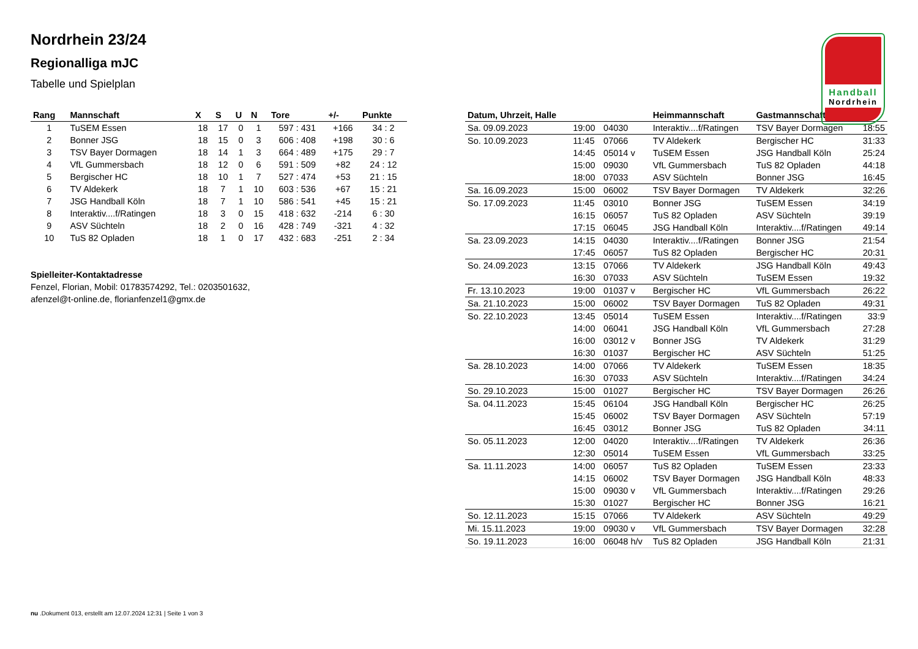Handball
Nordrhein
Nordrhein 23/24
Regionalliga mJC
Tabelle und Spielplan
| Rang | Mannschaft | X | S | U | N | Tore | +/- | Punkte |
| --- | --- | --- | --- | --- | --- | --- | --- | --- |
| 1 | TuSEM Essen | 18 | 17 | 0 | 1 | 597 : 431 | +166 | 34 : 2 |
| 2 | Bonner JSG | 18 | 15 | 0 | 3 | 606 : 408 | +198 | 30 : 6 |
| 3 | TSV Bayer Dormagen | 18 | 14 | 1 | 3 | 664 : 489 | +175 | 29 : 7 |
| 4 | VfL Gummersbach | 18 | 12 | 0 | 6 | 591 : 509 | +82 | 24 : 12 |
| 5 | Bergischer HC | 18 | 10 | 1 | 7 | 527 : 474 | +53 | 21 : 15 |
| 6 | TV Aldekerk | 18 | 7 | 1 | 10 | 603 : 536 | +67 | 15 : 21 |
| 7 | JSG Handball Köln | 18 | 7 | 1 | 10 | 586 : 541 | +45 | 15 : 21 |
| 8 | Interaktiv....f/Ratingen | 18 | 3 | 0 | 15 | 418 : 632 | -214 | 6 : 30 |
| 9 | ASV Süchteln | 18 | 2 | 0 | 16 | 428 : 749 | -321 | 4 : 32 |
| 10 | TuS 82 Opladen | 18 | 1 | 0 | 17 | 432 : 683 | -251 | 2 : 34 |
Spielleiter-Kontaktadresse
Fenzel, Florian, Mobil: 01783574292, Tel.: 0203501632,
afenzel@t-online.de, florianfenzel1@gmx.de
| Datum, Uhrzeit, Halle | | | Heimmannschaft | Gastmannschaft | |
| --- | --- | --- | --- | --- | --- |
| Sa. 09.09.2023 | 19:00 | 04030 | Interaktiv....f/Ratingen | TSV Bayer Dormagen | 18:55 |
| So. 10.09.2023 | 11:45 | 07066 | TV Aldekerk | Bergischer HC | 31:33 |
| | 14:45 | 05014 v | TuSEM Essen | JSG Handball Köln | 25:24 |
| | 15:00 | 09030 | VfL Gummersbach | TuS 82 Opladen | 44:18 |
| | 18:00 | 07033 | ASV Süchteln | Bonner JSG | 16:45 |
| Sa. 16.09.2023 | 15:00 | 06002 | TSV Bayer Dormagen | TV Aldekerk | 32:26 |
| So. 17.09.2023 | 11:45 | 03010 | Bonner JSG | TuSEM Essen | 34:19 |
| | 16:15 | 06057 | TuS 82 Opladen | ASV Süchteln | 39:19 |
| | 17:15 | 06045 | JSG Handball Köln | Interaktiv....f/Ratingen | 49:14 |
| Sa. 23.09.2023 | 14:15 | 04030 | Interaktiv....f/Ratingen | Bonner JSG | 21:54 |
| | 17:45 | 06057 | TuS 82 Opladen | Bergischer HC | 20:31 |
| So. 24.09.2023 | 13:15 | 07066 | TV Aldekerk | JSG Handball Köln | 49:43 |
| | 16:30 | 07033 | ASV Süchteln | TuSEM Essen | 19:32 |
| Fr. 13.10.2023 | 19:00 | 01037 v | Bergischer HC | VfL Gummersbach | 26:22 |
| Sa. 21.10.2023 | 15:00 | 06002 | TSV Bayer Dormagen | TuS 82 Opladen | 49:31 |
| So. 22.10.2023 | 13:45 | 05014 | TuSEM Essen | Interaktiv....f/Ratingen | 33:9 |
| | 14:00 | 06041 | JSG Handball Köln | VfL Gummersbach | 27:28 |
| | 16:00 | 03012 v | Bonner JSG | TV Aldekerk | 31:29 |
| | 16:30 | 01037 | Bergischer HC | ASV Süchteln | 51:25 |
| Sa. 28.10.2023 | 14:00 | 07066 | TV Aldekerk | TuSEM Essen | 18:35 |
| | 16:30 | 07033 | ASV Süchteln | Interaktiv....f/Ratingen | 34:24 |
| So. 29.10.2023 | 15:00 | 01027 | Bergischer HC | TSV Bayer Dormagen | 26:26 |
| Sa. 04.11.2023 | 15:45 | 06104 | JSG Handball Köln | Bergischer HC | 26:25 |
| | 15:45 | 06002 | TSV Bayer Dormagen | ASV Süchteln | 57:19 |
| | 16:45 | 03012 | Bonner JSG | TuS 82 Opladen | 34:11 |
| So. 05.11.2023 | 12:00 | 04020 | Interaktiv....f/Ratingen | TV Aldekerk | 26:36 |
| | 12:30 | 05014 | TuSEM Essen | VfL Gummersbach | 33:25 |
| Sa. 11.11.2023 | 14:00 | 06057 | TuS 82 Opladen | TuSEM Essen | 23:33 |
| | 14:15 | 06002 | TSV Bayer Dormagen | JSG Handball Köln | 48:33 |
| | 15:00 | 09030 v | VfL Gummersbach | Interaktiv....f/Ratingen | 29:26 |
| | 15:30 | 01027 | Bergischer HC | Bonner JSG | 16:21 |
| So. 12.11.2023 | 15:15 | 07066 | TV Aldekerk | ASV Süchteln | 49:29 |
| Mi. 15.11.2023 | 19:00 | 09030 v | VfL Gummersbach | TSV Bayer Dormagen | 32:28 |
| So. 19.11.2023 | 16:00 | 06048 h/v | TuS 82 Opladen | JSG Handball Köln | 21:31 |
nu .Dokument 013, erstellt am 12.07.2024 12:31 | Seite 1 von 3